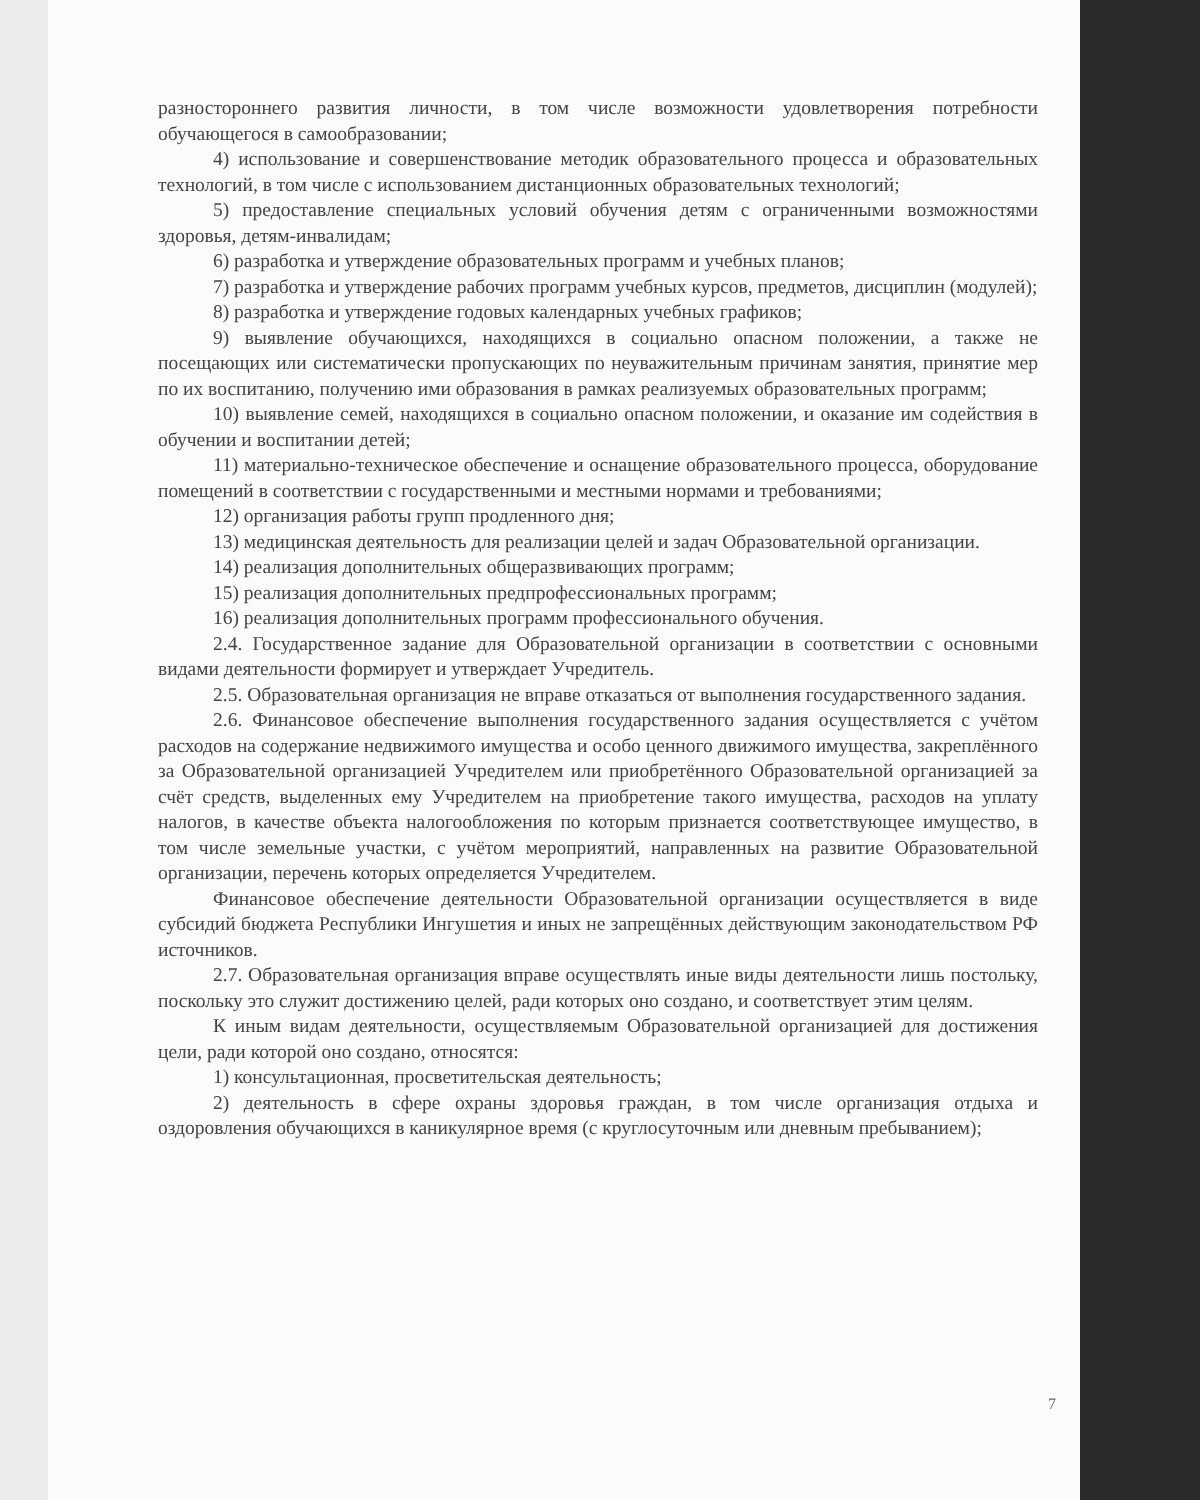разностороннего развития личности, в том числе возможности удовлетворения потребности обучающегося в самообразовании;
4) использование и совершенствование методик образовательного процесса и образовательных технологий, в том числе с использованием дистанционных образовательных технологий;
5) предоставление специальных условий обучения детям с ограниченными возможностями здоровья, детям-инвалидам;
6) разработка и утверждение образовательных программ и учебных планов;
7) разработка и утверждение рабочих программ учебных курсов, предметов, дисциплин (модулей);
8) разработка и утверждение годовых календарных учебных графиков;
9) выявление обучающихся, находящихся в социально опасном положении, а также не посещающих или систематически пропускающих по неуважительным причинам занятия, принятие мер по их воспитанию, получению ими образования в рамках реализуемых образовательных программ;
10) выявление семей, находящихся в социально опасном положении, и оказание им содействия в обучении и воспитании детей;
11) материально-техническое обеспечение и оснащение образовательного процесса, оборудование помещений в соответствии с государственными и местными нормами и требованиями;
12) организация работы групп продленного дня;
13) медицинская деятельность для реализации целей и задач Образовательной организации.
14) реализация дополнительных общеразвивающих программ;
15) реализация дополнительных предпрофессиональных программ;
16) реализация дополнительных программ профессионального обучения.
2.4. Государственное задание для Образовательной организации в соответствии с основными видами деятельности формирует и утверждает Учредитель.
2.5. Образовательная организация не вправе отказаться от выполнения государственного задания.
2.6. Финансовое обеспечение выполнения государственного задания осуществляется с учётом расходов на содержание недвижимого имущества и особо ценного движимого имущества, закреплённого за Образовательной организацией Учредителем или приобретённого Образовательной организацией за счёт средств, выделенных ему Учредителем на приобретение такого имущества, расходов на уплату налогов, в качестве объекта налогообложения по которым признается соответствующее имущество, в том числе земельные участки, с учётом мероприятий, направленных на развитие Образовательной организации, перечень которых определяется Учредителем.
Финансовое обеспечение деятельности Образовательной организации осуществляется в виде субсидий бюджета Республики Ингушетия и иных не запрещённых действующим законодательством РФ источников.
2.7. Образовательная организация вправе осуществлять иные виды деятельности лишь постольку, поскольку это служит достижению целей, ради которых оно создано, и соответствует этим целям.
К иным видам деятельности, осуществляемым Образовательной организацией для достижения цели, ради которой оно создано, относятся:
1) консультационная, просветительская деятельность;
2) деятельность в сфере охраны здоровья граждан, в том числе организация отдыха и оздоровления обучающихся в каникулярное время (с круглосуточным или дневным пребыванием);
7